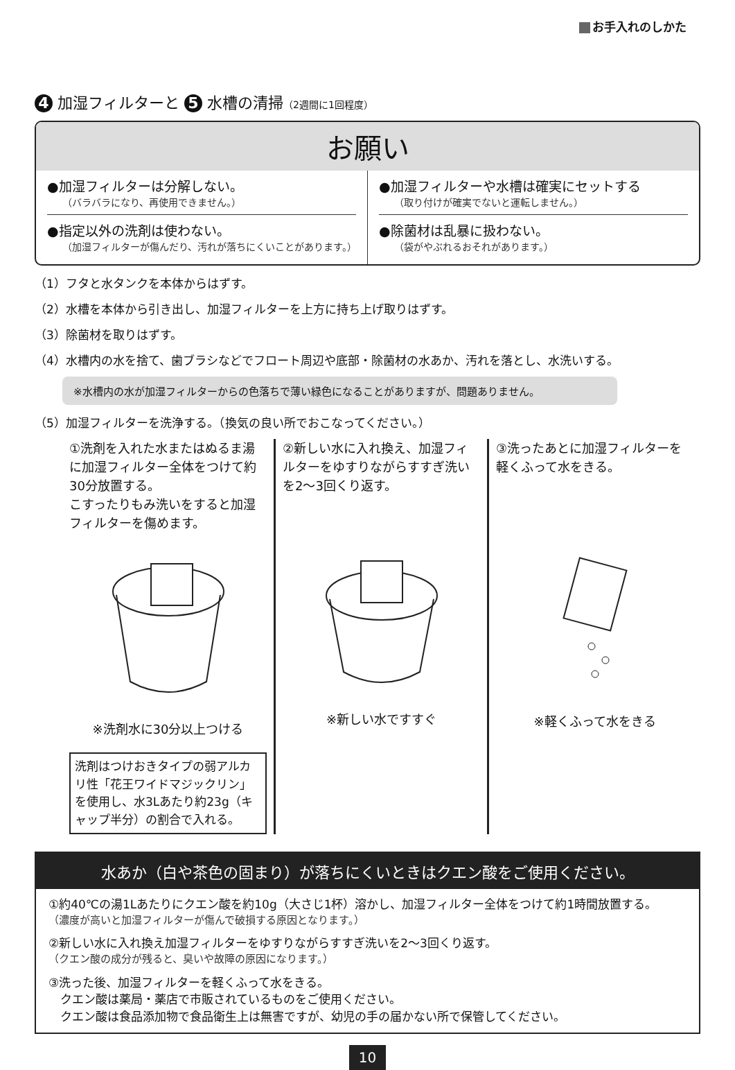お手入れのしかた
4 加湿フィルターと 5 水槽の清掃（2週間に1回程度）
お願い
●加湿フィルターは分解しない。
（バラバラになり、再使用できません。）
●指定以外の洗剤は使わない。
（加湿フィルターが傷んだり、汚れが落ちにくいことがあります。）
●加湿フィルターや水槽は確実にセットする
（取り付けが確実でないと運転しません。）
●除菌材は乱暴に扱わない。
（袋がやぶれるおそれがあります。）
（1）フタと水タンクを本体からはずす。
（2）水槽を本体から引き出し、加湿フィルターを上方に持ち上げ取りはずす。
（3）除菌材を取りはずす。
（4）水槽内の水を捨て、歯ブラシなどでフロート周辺や底部・除菌材の水あか、汚れを落とし、水洗いする。
※水槽内の水が加湿フィルターからの色落ちで薄い緑色になることがありますが、問題ありません。
（5）加湿フィルターを洗浄する。（換気の良い所でおこなってください。）
①洗剤を入れた水またはぬるま湯に加湿フィルター全体をつけて約30分放置する。
こすったりもみ洗いをすると加湿フィルターを傷めます。
※洗剤水に30分以上つける
洗剤はつけおきタイプの弱アルカリ性「花王ワイドマジックリン」を使用し、水3Lあたり約23g（キャップ半分）の割合で入れる。
②新しい水に入れ換え、加湿フィルターをゆすりながらすすぎ洗いを2〜3回くり返す。
※新しい水ですすぐ
③洗ったあとに加湿フィルターを軽くふって水をきる。
※軽くふって水をきる
水あか（白や茶色の固まり）が落ちにくいときはクエン酸をご使用ください。
①約40℃の湯1Lあたりにクエン酸を約10g（大さじ1杯）溶かし、加湿フィルター全体をつけて約1時間放置する。
（濃度が高いと加湿フィルターが傷んで破損する原因となります。）
②新しい水に入れ換え加湿フィルターをゆすりながらすすぎ洗いを2〜3回くり返す。
（クエン酸の成分が残ると、臭いや故障の原因になります。）
③洗った後、加湿フィルターを軽くふって水をきる。
　クエン酸は薬局・薬店で市販されているものをご使用ください。
　クエン酸は食品添加物で食品衛生上は無害ですが、幼児の手の届かない所で保管してください。
10